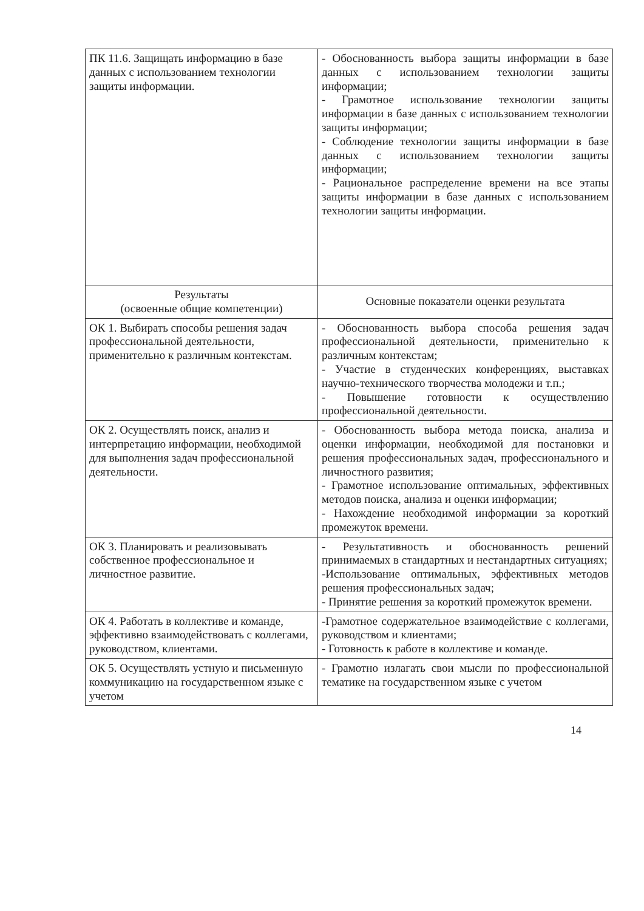| ПК 11.6. Защищать информацию в базе данных с использованием технологии защиты информации. | - Обоснованность выбора защиты информации в базе данных с использованием технологии защиты информации; - Грамотное использование технологии защиты информации в базе данных с использованием технологии защиты информации; - Соблюдение технологии защиты информации в базе данных с использованием технологии защиты информации; - Рациональное распределение времени на все этапы защиты информации в базе данных с использованием технологии защиты информации. |
| Результаты (освоенные общие компетенции) | Основные показатели оценки результата |
| ОК 1. Выбирать способы решения задач профессиональной деятельности, применительно к различным контекстам. | - Обоснованность выбора способа решения задач профессиональной деятельности, применительно к различным контекстам; - Участие в студенческих конференциях, выставках научно-технического творчества молодежи и т.п.; - Повышение готовности к осуществлению профессиональной деятельности. |
| ОК 2. Осуществлять поиск, анализ и интерпретацию информации, необходимой для выполнения задач профессиональной деятельности. | - Обоснованность выбора метода поиска, анализа и оценки информации, необходимой для постановки и решения профессиональных задач, профессионального и личностного развития; - Грамотное использование оптимальных, эффективных методов поиска, анализа и оценки информации; - Нахождение необходимой информации за короткий промежуток времени. |
| ОК 3. Планировать и реализовывать собственное профессиональное и личностное развитие. | - Результативность и обоснованность решений принимаемых в стандартных и нестандартных ситуациях; -Использование оптимальных, эффективных методов решения профессиональных задач; - Принятие решения за короткий промежуток времени. |
| ОК 4. Работать в коллективе и команде, эффективно взаимодействовать с коллегами, руководством, клиентами. | -Грамотное содержательное взаимодействие с коллегами, руководством и клиентами; - Готовность к работе в коллективе и команде. |
| ОК 5. Осуществлять устную и письменную коммуникацию на государственном языке с учетом | - Грамотно излагать свои мысли по профессиональной тематике на государственном языке с учетом |
14